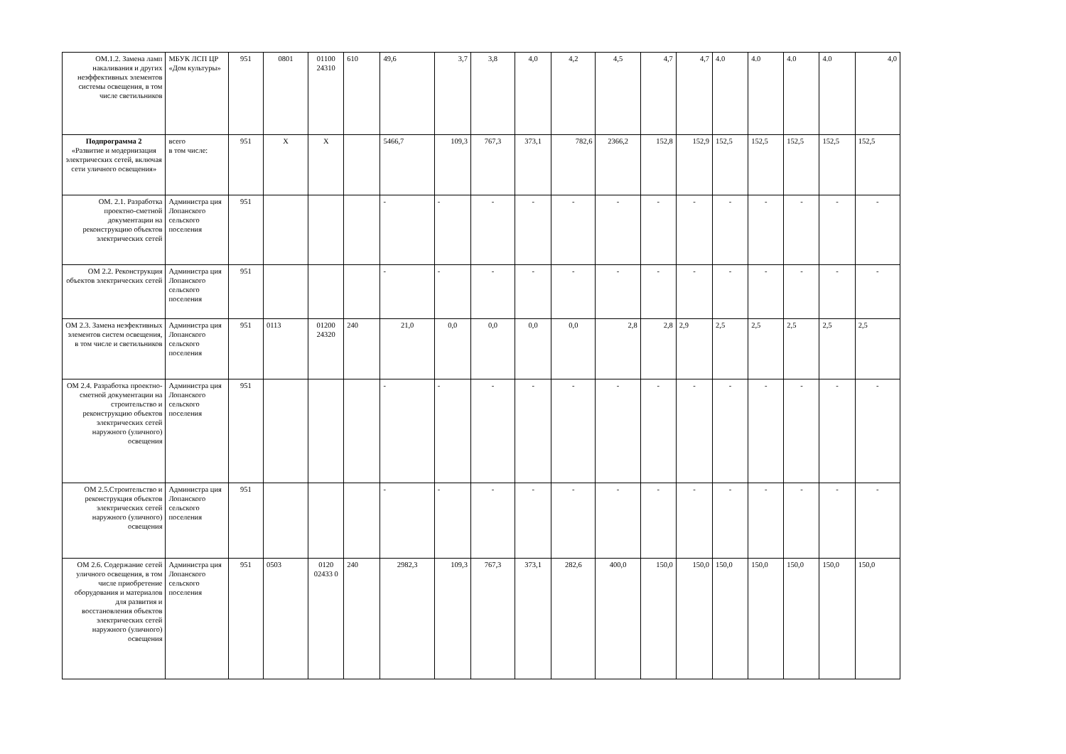| ОМ.1.2. Замена ламп накаливания и других неэффективных элементов системы освещения, в том числе светильников | МБУК ЛСП ЦР «Дом культуры» | 951 | 0801 | 01100 24310 | 610 | 49,6 | 3,7 | 3,8 | 4,0 | 4,2 | 4,5 | 4,7 | 4,7 | 4.0 | 4.0 | 4.0 | 4.0 | 4,0 |
| Подпрограмма 2 «Развитие и модернизация электрических сетей, включая сети уличного освещения» | всего в том числе: | 951 | X | X | | 5466,7 | 109,3 | 767,3 | 373,1 | 782,6 | 2366,2 | 152,8 | 152,9 | 152,5 | 152,5 | 152,5 | 152,5 | 152,5 |
| ОМ. 2.1. Разработка проектно-сметной документации на реконструкцию объектов электрических сетей | Администра ция Лопанского сельского поселения | 951 | | | | - | - | - | - | - | - | - | - | - | - | - | - | - |
| ОМ 2.2. Реконструкция объектов электрических сетей | Администра ция Лопанского сельского поселения | 951 | | | | - | - | - | - | - | - | - | - | - | - | - | - | - |
| ОМ 2.3. Замена неэфективных элементов систем освещения, в том числе и светильников | Администра ция Лопанского сельского поселения | 951 | 0113 | 01200 24320 | 240 | 21,0 | 0,0 | 0,0 | 0,0 | 0,0 | 2,8 | 2,8 | 2,9 | 2,5 | 2,5 | 2,5 | 2,5 | 2,5 |
| ОМ 2.4. Разработка проектно-сметной документации на строительство и реконструкцию объектов электрических сетей наружного (уличного) освещения | Администра ция Лопанского сельского поселения | 951 | | | | - | - | - | - | - | - | - | - | - | - | - | - | - |
| ОМ 2.5.Строительство и реконструкция объектов электрических сетей наружного (уличного) освещения | Администра ция Лопанского сельского поселения | 951 | | | | - | - | - | - | - | - | - | - | - | - | - | - | - |
| ОМ 2.6. Содержание сетей уличного освещения, в том числе приобретение оборудования и материалов для развития и восстановления объектов электрических сетей наружного (уличного) освещения | Администра ция Лопанского сельского поселения | 951 | 0503 | 0120 02433 0 | 240 | 2982,3 | 109,3 | 767,3 | 373,1 | 282,6 | 400,0 | 150,0 | 150,0 | 150,0 | 150,0 | 150,0 | 150,0 | 150,0 |